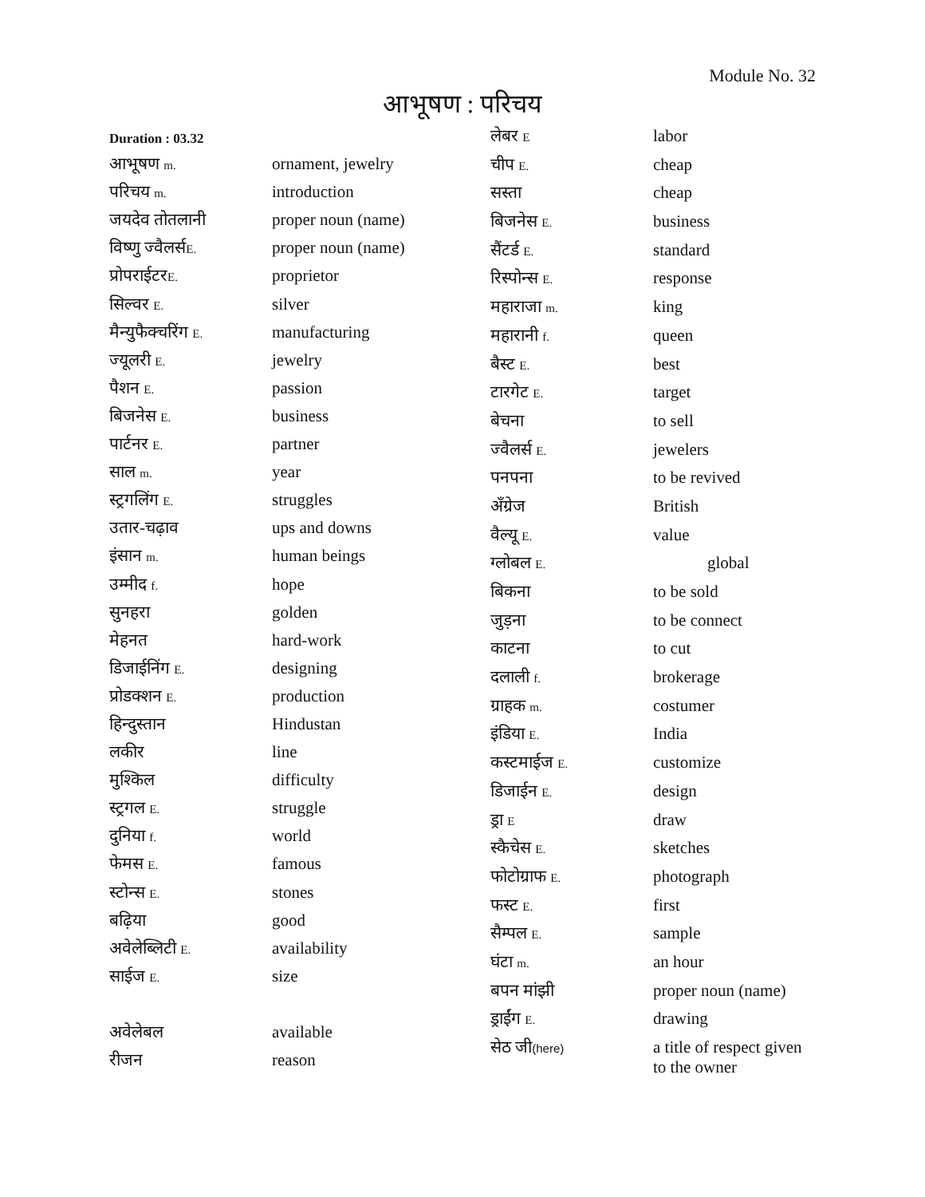Module No. 32
आभूषण : परिचय
Duration : 03.32
| आभूषण m. | ornament, jewelry |
| परिचय m. | introduction |
| जयदेव तोतलानी | proper noun (name) |
| विष्णु ज्वैलर्स E. | proper noun (name) |
| प्रोपराईटर E. | proprietor |
| सिल्वर E. | silver |
| मैन्युफैक्चरिंग E. | manufacturing |
| ज्यूलरी E. | jewelry |
| पैशन E. | passion |
| बिजनेस E. | business |
| पार्टनर E. | partner |
| साल m. | year |
| स्ट्रगलिंग E. | struggles |
| उतार-चढ़ाव | ups and downs |
| इंसान m. | human beings |
| उम्मीद f. | hope |
| सुनहरा | golden |
| मेहनत | hard-work |
| डिजाईनिंग E. | designing |
| प्रोडक्शन E. | production |
| हिन्दुस्तान | Hindustan |
| लकीर | line |
| मुश्किल | difficulty |
| स्ट्रगल E. | struggle |
| दुनिया f. | world |
| फेमस E. | famous |
| स्टोन्स E. | stones |
| बढ़िया | good |
| अवेलेब्लिटी E. | availability |
| साईज E. | size |
| अवेलेबल | available |
| रीजन | reason |
| लेबर E | labor |
| चीप E. | cheap |
| सस्ता | cheap |
| बिजनेस E. | business |
| सैंटर्ड E. | standard |
| रिस्पोन्स E. | response |
| महाराजा m. | king |
| महारानी f. | queen |
| बैस्ट E. | best |
| टारगेट E. | target |
| बेचना | to sell |
| ज्वैलर्स E. | jewelers |
| पनपना | to be revived |
| अँग्रेज | British |
| वैल्यू E. | value |
| ग्लोबल E. | global |
| बिकना | to be sold |
| जुड़ना | to be connect |
| काटना | to cut |
| दलाली f. | brokerage |
| ग्राहक m. | costumer |
| इंडिया E. | India |
| कस्टमाईज E. | customize |
| डिजाईन E. | design |
| ड्रा E | draw |
| स्कैचेस E. | sketches |
| फोटोग्राफ E. | photograph |
| फस्ट E. | first |
| सैम्पल E. | sample |
| घंटा m. | an hour |
| बपन मांझी | proper noun (name) |
| ड्राईंग E. | drawing |
| सेठ जी (here) | a title of respect given to the owner |